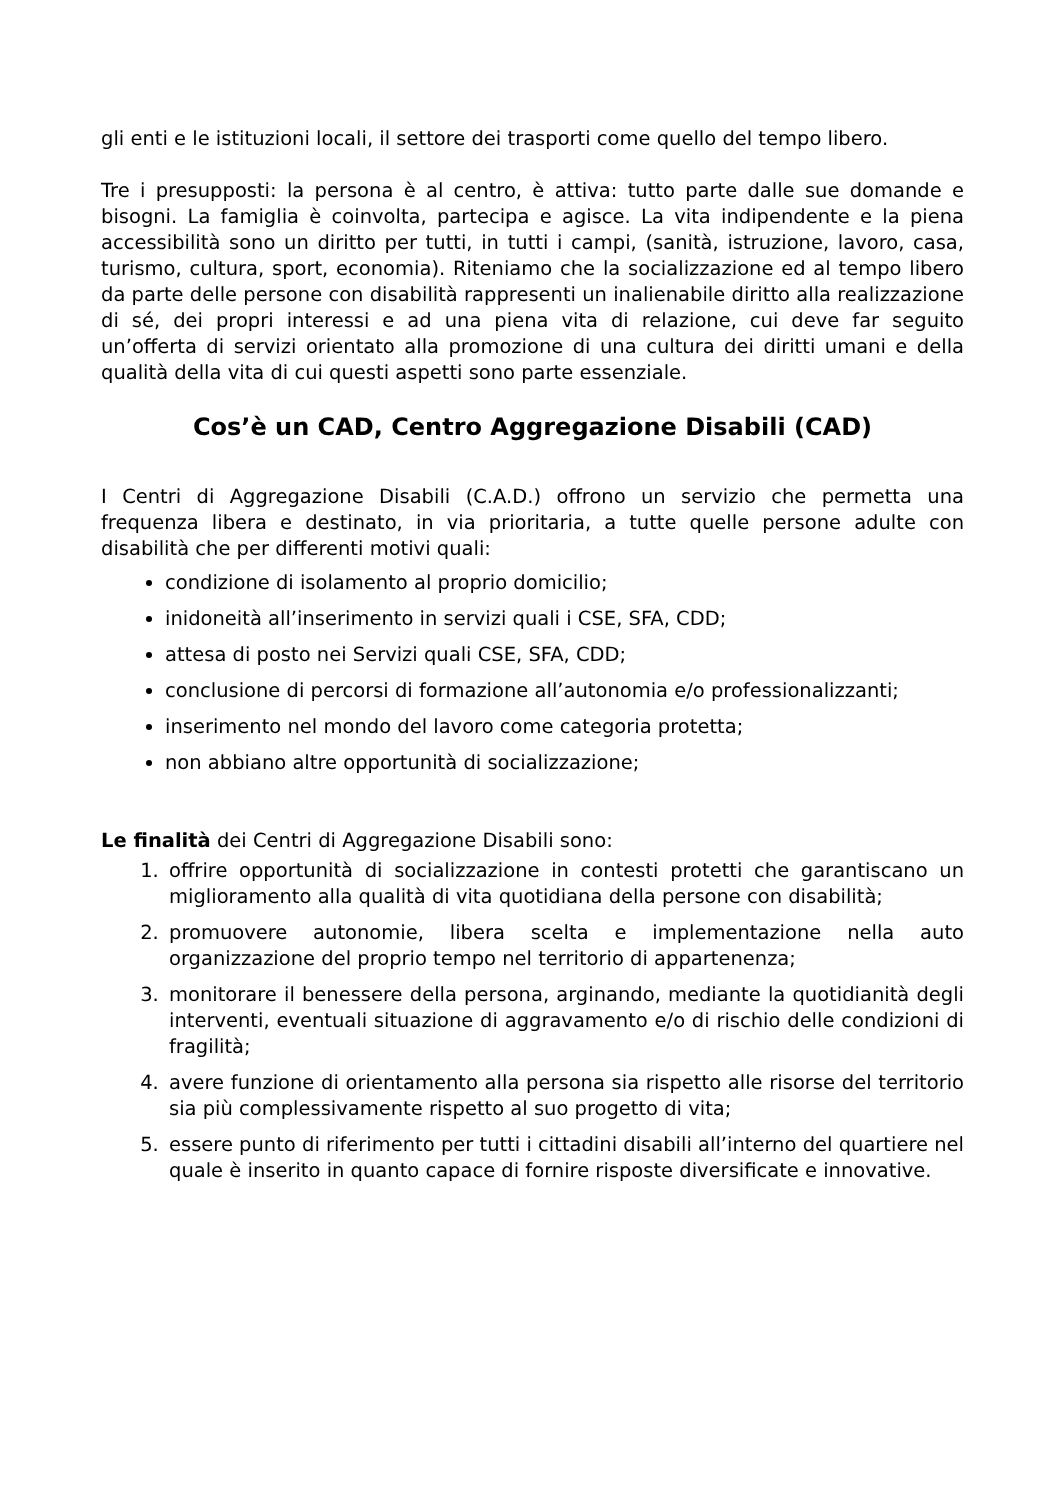gli enti e le istituzioni locali, il settore dei trasporti come quello del tempo libero.
Tre i presupposti: la persona è al centro, è attiva: tutto parte dalle sue domande e bisogni. La famiglia è coinvolta, partecipa e agisce. La vita indipendente e la piena accessibilità sono un diritto per tutti, in tutti i campi, (sanità, istruzione, lavoro, casa, turismo, cultura, sport, economia). Riteniamo che la socializzazione ed al tempo libero da parte delle persone con disabilità rappresenti un inalienabile diritto alla realizzazione di sé, dei propri interessi e ad una piena vita di relazione, cui deve far seguito un’offerta di servizi orientato alla promozione di una cultura dei diritti umani e della qualità della vita di cui questi aspetti sono parte essenziale.
Cos’è un CAD, Centro Aggregazione Disabili (CAD)
I Centri di Aggregazione Disabili (C.A.D.) offrono un servizio che permetta una frequenza libera e destinato, in via prioritaria, a tutte quelle persone adulte con disabilità che per differenti motivi quali:
condizione di isolamento al proprio domicilio;
inidoneità all’inserimento in servizi quali i CSE, SFA, CDD;
attesa di posto nei Servizi quali CSE, SFA, CDD;
conclusione di percorsi di formazione all’autonomia e/o professionalizzanti;
inserimento nel mondo del lavoro come categoria protetta;
non abbiano altre opportunità di socializzazione;
Le finalità dei Centri di Aggregazione Disabili sono:
1. offrire opportunità di socializzazione in contesti protetti che garantiscano un miglioramento alla qualità di vita quotidiana della persone con disabilità;
2. promuovere autonomie, libera scelta e implementazione nella auto organizzazione del proprio tempo nel territorio di appartenenza;
3. monitorare il benessere della persona, arginando, mediante la quotidianità degli interventi, eventuali situazione di aggravamento e/o di rischio delle condizioni di fragilità;
4. avere funzione di orientamento alla persona sia rispetto alle risorse del territorio sia più complessivamente rispetto al suo progetto di vita;
5. essere punto di riferimento per tutti i cittadini disabili all’interno del quartiere nel quale è inserito in quanto capace di fornire risposte diversificate e innovative.